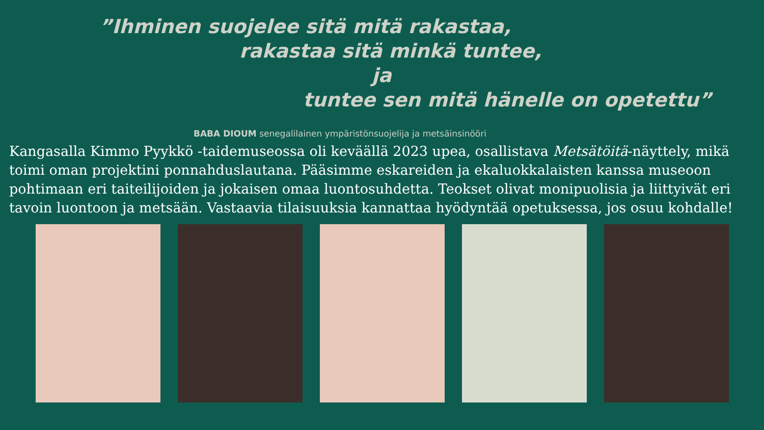”Ihminen suojelee sitä mitä rakastaa,
rakastaa sitä minkä tuntee,
ja
tuntee sen mitä hänelle on opetettu”
BABA DIOUM senegalilainen ympäristönsuojelija ja metsäinsinööri
Kangasalla Kimmo Pyykkö -taidemuseossa oli keväällä 2023 upea, osallistava Metsätöitä-näyttely, mikä toimi oman projektini ponnahduslautana. Pääsimme eskareiden ja ekaluokkalaisten kanssa museoon pohtimaan eri taiteilijoiden ja jokaisen omaa luontosuhdetta. Teokset olivat monipuolisia ja liittyivät eri tavoin luontoon ja metsään. Vastaavia tilaisuuksia kannattaa hyödyntää opetuksessa, jos osuu kohdalle!